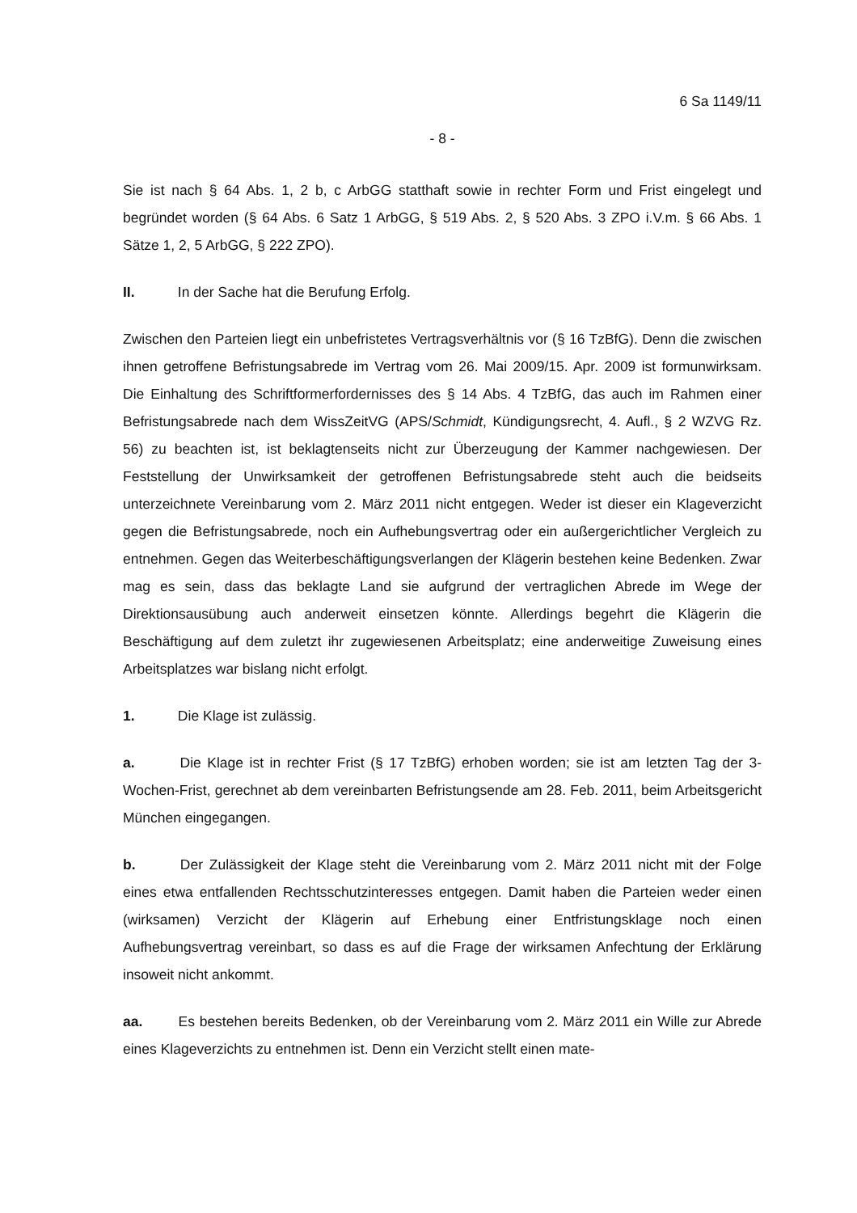6 Sa 1149/11
- 8 -
Sie ist nach § 64 Abs. 1, 2 b, c ArbGG statthaft sowie in rechter Form und Frist eingelegt und begründet worden (§ 64 Abs. 6 Satz 1 ArbGG, § 519 Abs. 2, § 520 Abs. 3 ZPO i.V.m. § 66 Abs. 1 Sätze 1, 2, 5 ArbGG, § 222 ZPO).
II. In der Sache hat die Berufung Erfolg.
Zwischen den Parteien liegt ein unbefristetes Vertragsverhältnis vor (§ 16 TzBfG). Denn die zwischen ihnen getroffene Befristungsabrede im Vertrag vom 26. Mai 2009/15. Apr. 2009 ist formunwirksam. Die Einhaltung des Schriftformerfordernisses des § 14 Abs. 4 TzBfG, das auch im Rahmen einer Befristungsabrede nach dem WissZeitVG (APS/Schmidt, Kündigungsrecht, 4. Aufl., § 2 WZVG Rz. 56) zu beachten ist, ist beklagtenseits nicht zur Überzeugung der Kammer nachgewiesen. Der Feststellung der Unwirksamkeit der getroffenen Befristungsabrede steht auch die beidseits unterzeichnete Vereinbarung vom 2. März 2011 nicht entgegen. Weder ist dieser ein Klageverzicht gegen die Befristungsabrede, noch ein Aufhebungsvertrag oder ein außergerichtlicher Vergleich zu entnehmen. Gegen das Weiterbeschäftigungsverlangen der Klägerin bestehen keine Bedenken. Zwar mag es sein, dass das beklagte Land sie aufgrund der vertraglichen Abrede im Wege der Direktionsausübung auch anderweit einsetzen könnte. Allerdings begehrt die Klägerin die Beschäftigung auf dem zuletzt ihr zugewiesenen Arbeitsplatz; eine anderweitige Zuweisung eines Arbeitsplatzes war bislang nicht erfolgt.
1. Die Klage ist zulässig.
a. Die Klage ist in rechter Frist (§ 17 TzBfG) erhoben worden; sie ist am letzten Tag der 3-Wochen-Frist, gerechnet ab dem vereinbarten Befristungsende am 28. Feb. 2011, beim Arbeitsgericht München eingegangen.
b. Der Zulässigkeit der Klage steht die Vereinbarung vom 2. März 2011 nicht mit der Folge eines etwa entfallenden Rechtsschutzinteresses entgegen. Damit haben die Parteien weder einen (wirksamen) Verzicht der Klägerin auf Erhebung einer Entfristungsklage noch einen Aufhebungsvertrag vereinbart, so dass es auf die Frage der wirksamen Anfechtung der Erklärung insoweit nicht ankommt.
aa. Es bestehen bereits Bedenken, ob der Vereinbarung vom 2. März 2011 ein Wille zur Abrede eines Klageverzichts zu entnehmen ist. Denn ein Verzicht stellt einen mate-